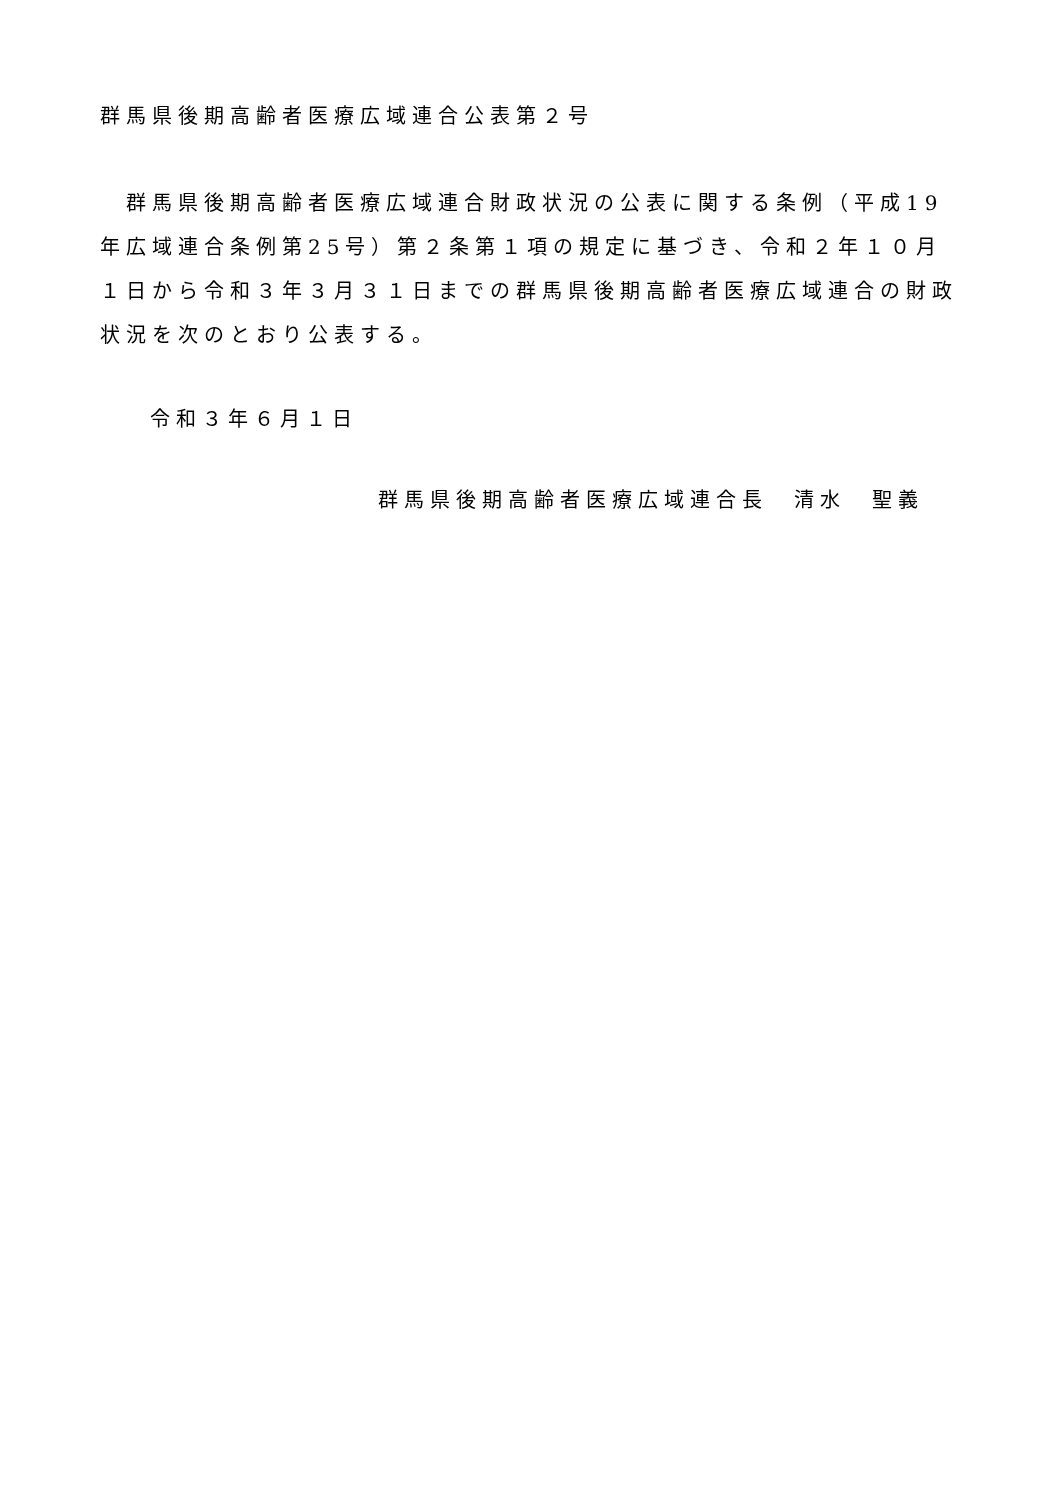群馬県後期高齢者医療広域連合公表第２号
群馬県後期高齢者医療広域連合財政状況の公表に関する条例（平成19年広域連合条例第25号）第２条第１項の規定に基づき、令和２年１０月１日から令和３年３月３１日までの群馬県後期高齢者医療広域連合の財政状況を次のとおり公表する。
令和３年６月１日
群馬県後期高齢者医療広域連合長　清水　聖義